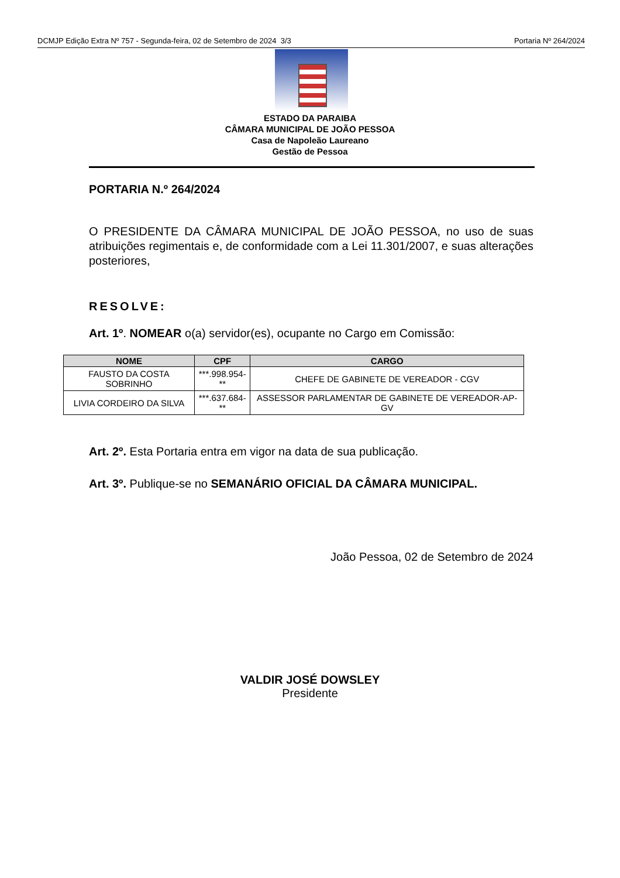DCMJP Edição Extra Nº 757 - Segunda-feira, 02 de Setembro de 2024 3/3 Portaria Nº 264/2024
ESTADO DA PARAIBA
CÂMARA MUNICIPAL DE JOÃO PESSOA
Casa de Napoleão Laureano
Gestão de Pessoa
PORTARIA N.º 264/2024
O PRESIDENTE DA CÂMARA MUNICIPAL DE JOÃO PESSOA, no uso de suas atribuições regimentais e, de conformidade com a Lei 11.301/2007, e suas alterações posteriores,
RESOLVE:
Art. 1º. NOMEAR o(a) servidor(es), ocupante no Cargo em Comissão:
| NOME | CPF | CARGO |
| --- | --- | --- |
| FAUSTO DA COSTA SOBRINHO | ***.998.954-** | CHEFE DE GABINETE DE VEREADOR - CGV |
| LIVIA CORDEIRO DA SILVA | ***.637.684-** | ASSESSOR PARLAMENTAR DE GABINETE DE VEREADOR-AP-GV |
Art. 2º. Esta Portaria entra em vigor na data de sua publicação.
Art. 3º. Publique-se no SEMANÁRIO OFICIAL DA CÂMARA MUNICIPAL.
João Pessoa, 02 de Setembro de 2024
VALDIR JOSÉ DOWSLEY
Presidente